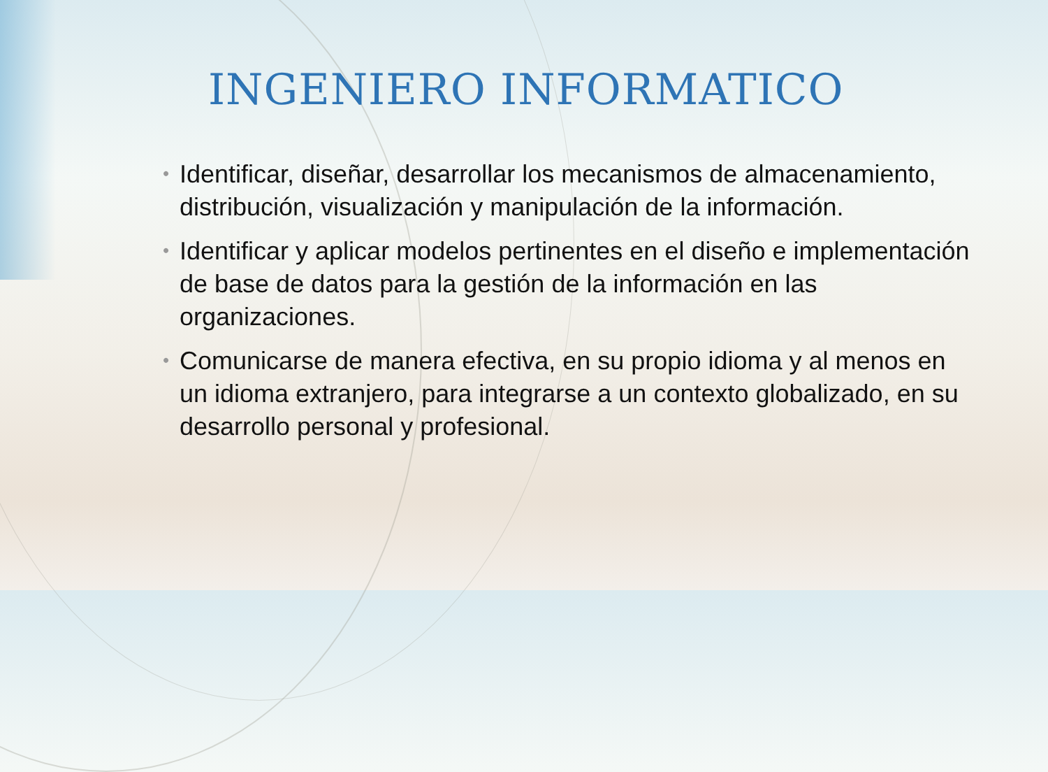INGENIERO INFORMATICO
• Identificar, diseñar, desarrollar los mecanismos de almacenamiento, distribución, visualización y manipulación de la información.
• Identificar y aplicar modelos pertinentes en el diseño e implementación de base de datos para la gestión de la información en las organizaciones.
• Comunicarse de manera efectiva, en su propio idioma y al menos en un idioma extranjero, para integrarse a un contexto globalizado, en su desarrollo personal y profesional.